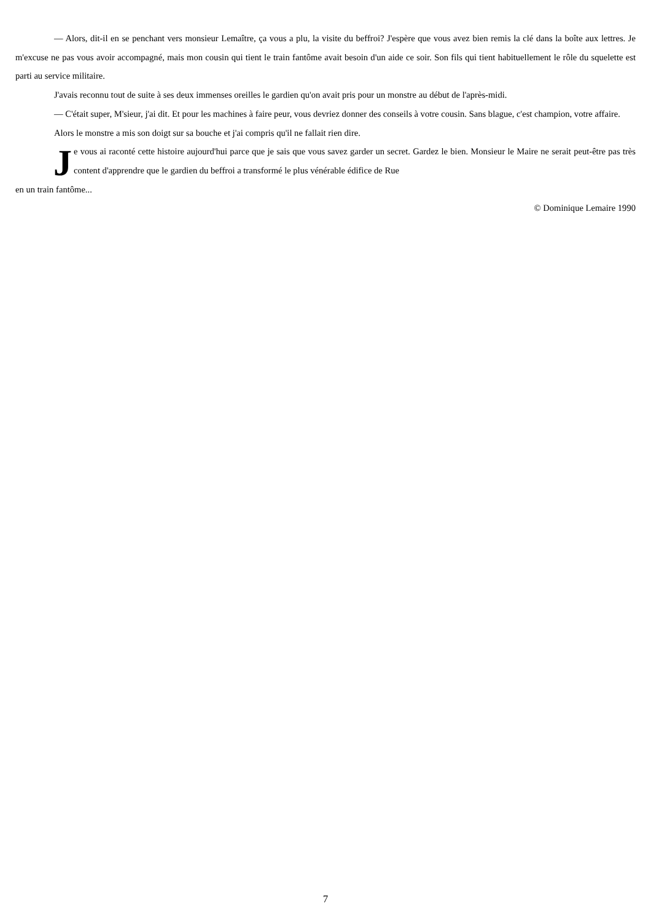— Alors, dit-il en se penchant vers monsieur Lemaître, ça vous a plu, la visite du beffroi? J'espère que vous avez bien remis la clé dans la boîte aux lettres. Je m'excuse ne pas vous avoir accompagné, mais mon cousin qui tient le train fantôme avait besoin d'un aide ce soir. Son fils qui tient habituellement le rôle du squelette est parti au service militaire.
J'avais reconnu tout de suite à ses deux immenses oreilles le gardien qu'on avait pris pour un monstre au début de l'après-midi.
— C'était super, M'sieur, j'ai dit. Et pour les machines à faire peur, vous devriez donner des conseils à votre cousin. Sans blague, c'est champion, votre affaire.
Alors le monstre a mis son doigt sur sa bouche et j'ai compris qu'il ne fallait rien dire.
Je vous ai raconté cette histoire aujourd'hui parce que je sais que vous savez garder un secret. Gardez le bien. Monsieur le Maire ne serait peut-être pas très content d'apprendre que le gardien du beffroi a transformé le plus vénérable édifice de Rue
en un train fantôme...
© Dominique Lemaire 1990
7